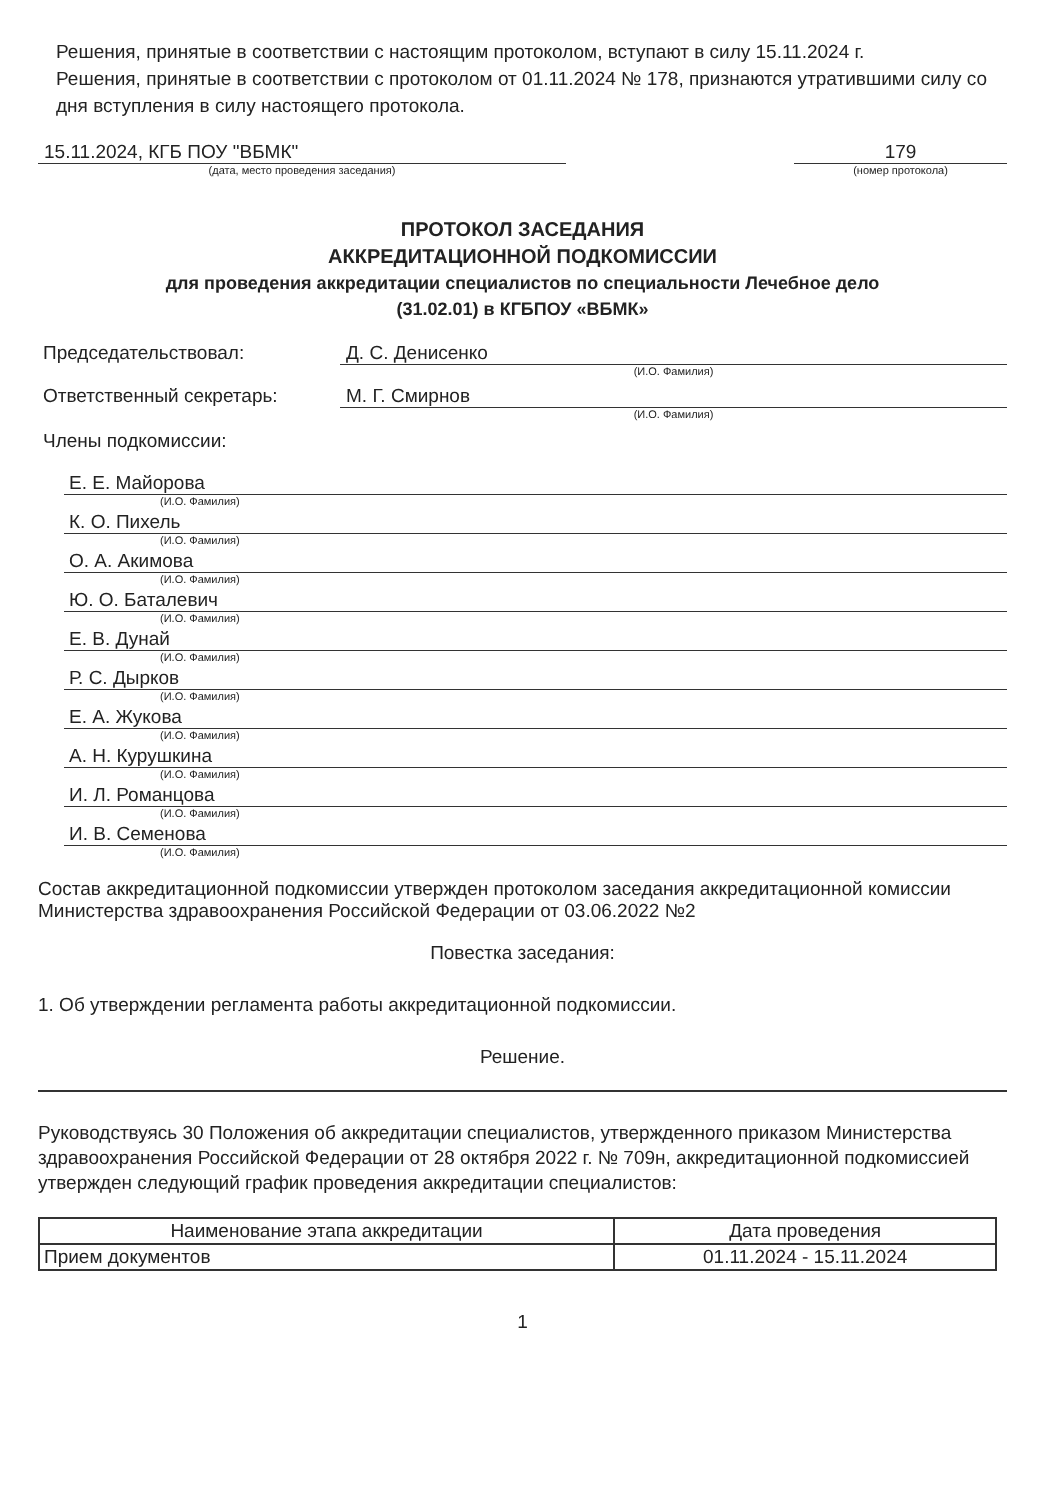Решения, принятые в соответствии с настоящим протоколом, вступают в силу 15.11.2024 г.
Решения, принятые в соответствии с протоколом от 01.11.2024 № 178, признаются утратившими силу со дня вступления в силу настоящего протокола.
15.11.2024, КГБ ПОУ "ВБМК"
(дата, место проведения заседания)
179
(номер протокола)
ПРОТОКОЛ ЗАСЕДАНИЯ
АККРЕДИТАЦИОННОЙ ПОДКОМИССИИ
для проведения аккредитации специалистов по специальности Лечебное дело
(31.02.01) в КГБПОУ «ВБМК»
Председательствовал: Д. С. Денисенко
(И.О. Фамилия)
Ответственный секретарь: М. Г. Смирнов
(И.О. Фамилия)
Члены подкомиссии:
Е. Е. Майорова
(И.О. Фамилия)
К. О. Пихель
(И.О. Фамилия)
О. А. Акимова
(И.О. Фамилия)
Ю. О. Баталевич
(И.О. Фамилия)
Е. В. Дунай
(И.О. Фамилия)
Р. С. Дырков
(И.О. Фамилия)
Е. А. Жукова
(И.О. Фамилия)
А. Н. Курушкина
(И.О. Фамилия)
И. Л. Романцова
(И.О. Фамилия)
И. В. Семенова
(И.О. Фамилия)
Состав аккредитационной подкомиссии утвержден протоколом заседания аккредитационной комиссии Министерства здравоохранения Российской Федерации от 03.06.2022 №2
Повестка заседания:
1. Об утверждении регламента работы аккредитационной подкомиссии.
Решение.
Руководствуясь 30 Положения об аккредитации специалистов, утвержденного приказом Министерства здравоохранения Российской Федерации от 28 октября 2022 г. № 709н, аккредитационной подкомиссией утвержден следующий график проведения аккредитации специалистов:
| Наименование этапа аккредитации | Дата проведения |
| --- | --- |
| Прием документов | 01.11.2024 - 15.11.2024 |
1